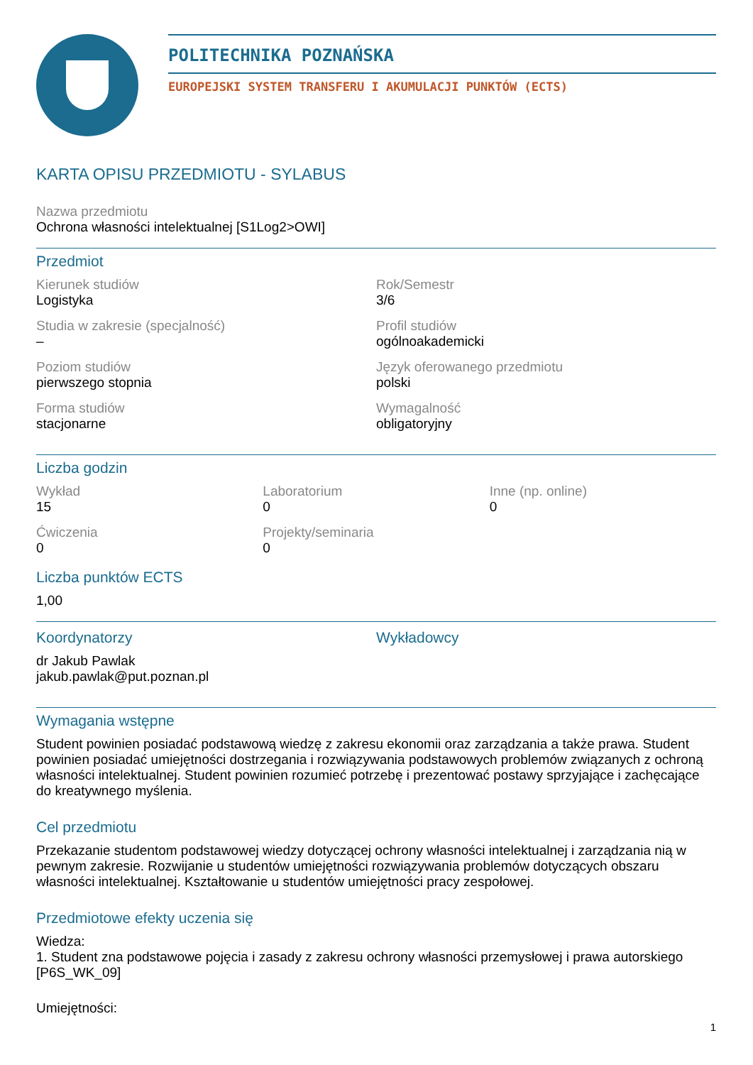POLITECHNIKA POZNAŃSKA
EUROPEJSKI SYSTEM TRANSFERU I AKUMULACJI PUNKTÓW (ECTS)
KARTA OPISU PRZEDMIOTU - SYLABUS
Nazwa przedmiotu
Ochrona własności intelektualnej [S1Log2>OWI]
Przedmiot
Kierunek studiów
Logistyka
Rok/Semestr
3/6
Studia w zakresie (specjalność)
–
Profil studiów
ogólnoakademicki
Poziom studiów
pierwszego stopnia
Język oferowanego przedmiotu
polski
Forma studiów
stacjonarne
Wymagalność
obligatoryjny
Liczba godzin
Wykład
15
Laboratorium
0
Inne (np. online)
0
Ćwiczenia
0
Projekty/seminaria
0
Liczba punktów ECTS
1,00
Koordynatorzy
dr Jakub Pawlak
jakub.pawlak@put.poznan.pl
Wykładowcy
Wymagania wstępne
Student powinien posiadać podstawową wiedzę z zakresu ekonomii oraz zarządzania a także prawa. Student powinien posiadać umiejętności dostrzegania i rozwiązywania podstawowych problemów związanych z ochroną własności intelektualnej. Student powinien rozumieć potrzebę i prezentować postawy sprzyjające i zachęcające do kreatywnego myślenia.
Cel przedmiotu
Przekazanie studentom podstawowej wiedzy dotyczącej ochrony własności intelektualnej i zarządzania nią w pewnym zakresie. Rozwijanie u studentów umiejętności rozwiązywania problemów dotyczących obszaru własności intelektualnej. Kształtowanie u studentów umiejętności pracy zespołowej.
Przedmiotowe efekty uczenia się
Wiedza:
1. Student zna podstawowe pojęcia i zasady z zakresu ochrony własności przemysłowej i prawa autorskiego [P6S_WK_09]
Umiejętności:
1